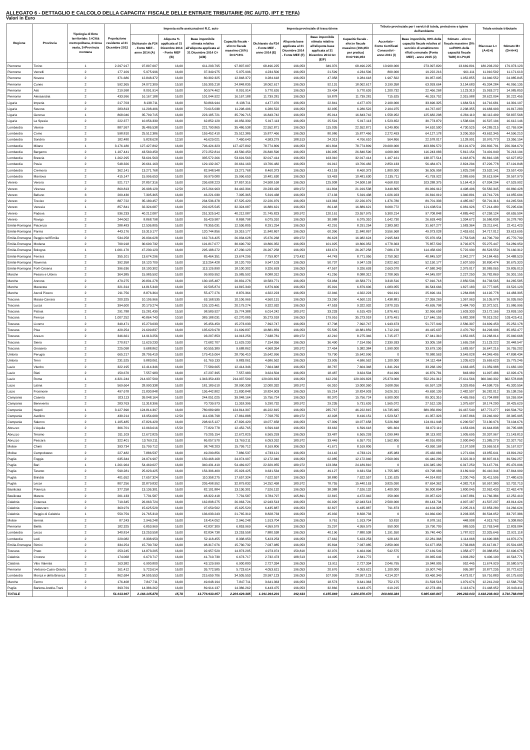ALLEGATO 6 - DETTAGLIO E CALCOLO DELLA CAPACITA' FISCALE DELLE ENTRATE TRIBUTARIE (RC AUTO, IPT E TEFA)
Valori in Euro
| Regione | Provincia | Tipologia di Ente territoriale: 1=Città metropolitana, 2=Area vasta, 3=Provincia montana | Popolazione residente al 31 Dicembre 2012 | Imposta sulle assicurazioni R.C. auto | | | | Imposta provinciale di trascrizione | | | | Tributo provinciale per i servizi di tutela, protezione e igiene dell'ambiente | | | Totale entrate tributarie | |
| --- | --- | --- | --- | --- | --- | --- | --- | --- | --- | --- | --- | --- | --- | --- | --- | --- |
| | | | | Dichiarato da F24 - Fonte MEF - anno 2014 (A) | Aliquota % applicata al 31 Dicembre 2014 - Fonte MEF (B) | Base imponibile stimata relativa all'aliquota applicata al 31 Dicembre 2014 C=(A/B) | Capacità fiscale - sforzo fiscale massimo (16%) D=C*16% | Dichiarato da F24 - Fonte MEF - anno 2014 (E) | Aliquota base applicata al 31 Dicembre 2014 - Fonte MEF (F) | Base imponibile stimata relativa all'aliquota base applicata al 31 Dicembre 2014 G=(E/F) | Capacità fiscale - sforzo fiscale massimo (196,053 per pratica) H=G*196,053 | Accertato - Fonte Certificati Consuntivi - anno 2011 (I) | Base imponibile, 80% della capacità fiscale relativa al servizio di smaltimento rifiuti comunale (Fonte MEF) - anno 2015 (J) | Stimato - sforzo fiscale massimo (5% sull'80% della capacità fiscale TARI) K=J*0,05 | Riscosso L=(A+E+I) | Stimato M=(D+H+K) |
| Piemonte | Torino | 1 | 2.297.917 | 97.807.007 | 16,00 | 611.293.795 | 97.807.007 | 68.496.225 | 196,053 | 349.376 | 68.496.225 | 13.900.000 | 273.397.820 | 13.669.891 | 180.203.232 | 179.973.123 |
| Piemonte | Vercelli | 2 | 177.109 | 5.975.996 | 16,00 | 37.349.975 | 5.975.996 | 4.234.506 | 196,053 | 21.599 | 4.234.506 | 800.000 | 19.222.216 | 961.111 | 11.010.502 | 11.171.613 |
| Piemonte | Novara | 2 | 371.686 | 12.848.372 | 16,00 | 80.302.325 | 12.848.372 | 9.284.618 | 196,053 | 47.358 | 9.284.618 | 1.907.562 | 39.057.095 | 1.952.855 | 24.040.552 | 24.085.845 |
| Piemonte | Cuneo | 2 | 592.365 | 24.072.309 | 15,50 | 155.305.218 | 24.848.835 | 18.062.617 | 196,053 | 92.131 | 18.062.617 | 3.199.358 | 63.093.664 | 3.154.683 | 45.334.284 | 46.066.135 |
| Piemonte | Asti | 2 | 219.998 | 8.091.914 | 16,00 | 50.574.462 | 8.091.914 | 5.770.626 | 196,053 | 29.434 | 5.770.626 | 1.200.732 | 22.466.268 | 1.123.313 | 15.063.272 | 14.985.853 |
| Piemonte | Alessandria | 2 | 433.996 | 16.167.188 | 16,00 | 101.044.922 | 16.167.188 | 11.739.281 | 196,053 | 59.878 | 11.739.281 | 715.625 | 46.319.752 | 2.315.988 | 28.622.094 | 30.222.456 |
| Liguria | Imperia | 2 | 217.703 | 8.138.711 | 16,00 | 50.866.944 | 8.138.711 | 4.477.970 | 196,053 | 22.841 | 4.477.970 | 2.100.000 | 33.690.325 | 1.684.516 | 14.716.681 | 14.301.197 |
| Liguria | Savona | 2 | 283.813 | 11.298.406 | 16,00 | 70.615.038 | 11.298.406 | 6.280.522 | 196,053 | 32.035 | 6.280.522 | 2.104.975 | 44.767.097 | 2.238.355 | 19.683.903 | 19.817.283 |
| Liguria | Genova | 1 | 868.046 | 35.709.715 | 16,00 | 223.185.721 | 35.709.715 | 16.843.742 | 196,053 | 85.914 | 16.843.742 | 1.558.952 | 125.682.208 | 6.284.110 | 60.112.409 | 58.837.568 |
| Liguria | La Spezia | 2 | 222.377 | 10.056.339 | 16,00 | 62.852.120 | 10.056.339 | 5.017.113 | 196,053 | 25.591 | 5.017.113 | 1.523.652 | 30.773.879 | 1.538.694 | 16.597.104 | 16.612.146 |
| Lombardia | Varese | 2 | 887.997 | 35.486.538 | 16,00 | 221.790.865 | 35.486.538 | 22.552.871 | 196,053 | 115.035 | 22.552.871 | 6.249.806 | 94.610.500 | 4.730.525 | 64.289.215 | 62.769.934 |
| Lombardia | Como | 2 | 598.810 | 25.512.386 | 16,00 | 159.452.410 | 25.512.386 | 15.877.466 | 196,053 | 80.986 | 15.877.466 | 2.272.493 | 64.127.178 | 3.206.359 | 43.662.345 | 44.596.210 |
| Lombardia | Sondrio | 3 | 182.480 | 5.828.628 | 12,50 | 46.629.021 | 7.460.643 | 4.583.279 | 188,513 | 24.313 | 4.766.610 | 564.866 | 22.578.017 | 1.128.901 | 10.976.773 | 13.356.154 |
| Lombardia | Milano | 1 | 3.176.180 | 127.427.892 | 16,00 | 796.424.323 | 127.427.892 | 78.774.809 | 196,053 | 401.804 | 78.774.809 | 20.600.000 | 403.839.572 | 20.191.979 | 226.802.701 | 226.394.679 |
| Lombardia | Bergamo | 2 | 1.107.441 | 43.560.450 | 16,00 | 272.252.814 | 43.560.450 | 26.840.590 | 196,053 | 136.905 | 26.840.590 | 4.000.000 | 116.243.083 | 5.812.154 | 74.401.040 | 76.213.194 |
| Lombardia | Brescia | 2 | 1.262.295 | 53.691.563 | 16,00 | 335.572.266 | 53.691.563 | 32.017.414 | 196,053 | 163.310 | 32.017.414 | 1.107.161 | 138.377.514 | 6.918.876 | 86.816.138 | 92.627.852 |
| Lombardia | Pavia | 2 | 548.326 | 20.661.163 | 16,00 | 129.132.267 | 20.661.163 | 13.706.482 | 196,053 | 69.912 | 13.706.482 | 2.859.133 | 56.484.071 | 2.824.204 | 37.226.778 | 37.191.848 |
| Lombardia | Cremona | 2 | 362.141 | 13.271.768 | 16,00 | 82.948.548 | 13.271.768 | 8.460.373 | 196,053 | 43.153 | 8.460.373 | 1.800.000 | 36.505.958 | 1.825.298 | 23.532.141 | 23.557.439 |
| Lombardia | Mantova | 2 | 415.147 | 15.996.653 | 16,00 | 99.979.080 | 15.996.653 | 10.481.630 | 196,053 | 53.463 | 10.481.630 | 2.135.711 | 41.793.922 | 2.089.696 | 28.613.994 | 28.567.979 |
| Veneto | Verona | 2 | 921.717 | 37.857.316 | 16,00 | 236.608.223 | 37.857.316 | 24.508.168 | 196,053 | 125.008 | 24.508.168 | 4.668.810 | 103.288.375 | 5.164.419 | 67.034.294 | 67.529.902 |
| Veneto | Vicenza | 2 | 869.813 | 26.908.120 | 12,50 | 215.264.963 | 34.442.394 | 20.233.420 | 180,972 | 111.804 | 21.919.538 | 3.440.805 | 89.969.912 | 4.498.496 | 50.582.345 | 60.860.428 |
| Veneto | Belluno | 3 | 209.430 | 7.395.365 | 16,00 | 46.221.030 | 7.395.365 | 5.319.438 | 196,053 | 27.133 | 5.319.438 | 1.026.923 | 26.816.019 | 1.340.801 | 13.741.726 | 14.055.604 |
| Veneto | Treviso | 2 | 887.722 | 35.180.457 | 15,00 | 234.536.378 | 37.525.420 | 22.226.079 | 196,053 | 113.363 | 22.226.079 | 1.376.780 | 89.701.333 | 4.485.067 | 58.791.316 | 64.245.566 |
| Veneto | Venezia | 1 | 857.841 | 32.324.087 | 16,00 | 202.025.545 | 32.324.087 | 16.889.621 | 196,053 | 86.148 | 16.889.621 | 8.000.772 | 121.638.511 | 6.081.926 | 57.214.480 | 55.295.634 |
| Veneto | Padova | 2 | 936.233 | 40.212.087 | 16,00 | 251.325.542 | 40.212.087 | 21.745.823 | 180,972 | 120.161 | 23.557.975 | 5.300.214 | 97.708.848 | 4.885.442 | 67.258.124 | 68.655.504 |
| Veneto | Rovigo | 2 | 244.062 | 8.868.798 | 16,00 | 55.429.987 | 8.868.798 | 6.075.310 | 196,053 | 30.988 | 6.075.310 | 1.642.730 | 26.693.443 | 1.334.672 | 16.586.838 | 16.278.780 |
| Emilia-Romagna | Piacenza | 2 | 288.483 | 12.536.805 | 16,00 | 78.355.031 | 12.536.805 | 8.291.254 | 196,053 | 42.291 | 8.291.254 | 2.383.582 | 31.667.277 | 1.583.364 | 23.211.641 | 22.411.423 |
| Emilia-Romagna | Parma | 2 | 443.176 | 19.319.177 | 16,00 | 120.744.856 | 19.319.177 | 11.840.867 | 196,053 | 60.396 | 11.840.867 | 3.556.968 | 49.073.028 | 2.453.651 | 34.717.012 | 33.613.695 |
| Emilia-Romagna | Reggio nell'Emilia | 2 | 534.258 | 26.034.628 | 16,00 | 162.716.425 | 26.034.628 | 15.676.268 | 180,972 | 86.623 | 16.982.624 | 2.995.843 | 55.070.954 | 2.753.548 | 44.706.739 | 45.770.799 |
| Emilia-Romagna | Modena | 2 | 700.918 | 30.690.732 | 16,00 | 191.817.077 | 30.690.732 | 19.806.352 | 196,053 | 101.025 | 19.806.352 | 4.778.363 | 75.857.502 | 3.792.875 | 55.275.447 | 54.289.959 |
| Emilia-Romagna | Bologna | 1 | 1.001.170 | 47.230.123 | 16,00 | 295.188.272 | 47.230.123 | 26.207.258 | 196,053 | 133.674 | 26.207.258 | 7.086.178 | 114.458.602 | 5.722.930 | 80.523.559 | 79.160.312 |
| Emilia-Romagna | Ferrara | 2 | 355.101 | 13.674.296 | 16,00 | 85.464.351 | 13.674.296 | 7.759.807 | 173,432 | 44.743 | 8.771.956 | 2.750.362 | 40.845.537 | 2.042.277 | 24.184.465 | 24.488.529 |
| Emilia-Romagna | Ravenna | 2 | 392.358 | 18.120.709 | 16,00 | 113.254.428 | 18.120.709 | 9.947.103 | 196,053 | 50.737 | 9.947.103 | 2.822.662 | 52.150.177 | 2.607.509 | 30.890.474 | 30.675.320 |
| Emilia-Romagna | Forlì-Cesena | 2 | 396.636 | 18.100.302 | 16,00 | 113.126.890 | 18.100.302 | 9.326.693 | 196,053 | 47.567 | 9.326.693 | 2.663.070 | 47.580.343 | 2.379.017 | 30.089.065 | 29.805.013 |
| Marche | Pesaro e Urbino | 2 | 364.385 | 15.985.592 | 16,00 | 99.909.952 | 15.985.592 | 8.088.312 | 196,053 | 41.256 | 8.088.312 | 2.708.965 | 44.545.007 | 2.227.250 | 26.782.869 | 26.301.155 |
| Marche | Ancona | 2 | 479.275 | 20.831.278 | 16,00 | 130.195.487 | 20.831.278 | 10.583.771 | 196,053 | 53.984 | 10.583.771 | 3.318.516 | 57.010.718 | 2.850.536 | 34.733.565 | 34.265.585 |
| Marche | Macerata | 2 | 321.314 | 14.815.340 | 16,00 | 92.595.874 | 14.815.340 | 6.879.606 | 196,053 | 35.091 | 6.879.606 | 1.083.055 | 36.543.666 | 1.827.183 | 22.777.995 | 23.522.123 |
| Marche | Ascoli Piceno | 2 | 211.756 | 8.876.364 | 16,00 | 55.477.276 | 8.876.364 | 4.322.223 | 196,053 | 22.046 | 4.322.223 | 994.191 | 25.696.161 | 1.284.808 | 14.192.778 | 14.483.395 |
| Toscana | Massa-Carrara | 2 | 200.325 | 10.106.966 | 16,00 | 63.168.535 | 10.106.966 | 4.560.131 | 196,053 | 23.260 | 4.560.131 | 1.438.881 | 27.359.269 | 1.367.963 | 16.105.978 | 16.035.060 |
| Toscana | Lucca | 2 | 394.600 | 20.179.274 | 16,00 | 126.120.461 | 20.179.274 | 9.322.932 | 196,053 | 47.553 | 9.322.932 | 2.870.315 | 49.695.798 | 2.484.790 | 32.372.521 | 31.986.996 |
| Toscana | Pistoia | 2 | 291.788 | 15.281.439 | 15,50 | 98.589.927 | 15.774.388 | 6.014.242 | 180,972 | 33.233 | 6.515.429 | 1.876.491 | 32.066.658 | 1.603.333 | 23.172.166 | 23.893.150 |
| Toscana | Firenze | 1 | 1.007.252 | 40.864.743 | 10,50 | 389.188.031 | 62.270.085 | 35.273.018 | 196,053 | 179.916 | 35.273.018 | 1.875.491 | 117.646.155 | 5.882.308 | 78.013.252 | 103.425.411 |
| Toscana | Livorno | 2 | 340.471 | 15.273.033 | 16,00 | 95.456.459 | 15.273.033 | 7.392.747 | 196,053 | 37.708 | 7.392.747 | 1.943.673 | 51.727.949 | 2.586.397 | 24.609.453 | 25.252.178 |
| Toscana | Pisa | 2 | 420.254 | 21.699.837 | 16,00 | 135.623.978 | 21.699.837 | 10.881.859 | 196,053 | 55.505 | 10.881.859 | 1.712.210 | 49.415.637 | 2.470.782 | 34.293.906 | 35.052.477 |
| Toscana | Arezzo | 2 | 346.661 | 14.913.256 | 16,00 | 93.207.853 | 14.913.256 | 7.638.781 | 180,972 | 42.210 | 8.275.346 | 1.715.977 | 37.041.310 | 1.852.065 | 24.268.014 | 25.040.668 |
| Toscana | Siena | 2 | 270.817 | 11.629.233 | 16,00 | 72.682.707 | 11.629.233 | 7.154.056 | 196,053 | 36.490 | 7.154.056 | 2.339.933 | 33.305.158 | 1.665.258 | 21.123.222 | 20.448.547 |
| Toscana | Grosseto | 2 | 225.098 | 9.688.862 | 16,00 | 60.555.389 | 9.688.862 | 4.968.354 | 180,972 | 27.454 | 5.382.384 | 1.990.000 | 33.679.136 | 1.683.957 | 16.647.216 | 16.755.202 |
| Umbria | Perugia | 2 | 665.217 | 28.706.410 | 16,00 | 179.415.064 | 28.706.410 | 15.642.996 | 196,053 | 79.790 | 15.642.996 | 0 | 70.980.563 | 3.549.028 | 44.349.406 | 47.898.434 |
| Umbria | Terni | 2 | 231.525 | 9.883.061 | 16,00 | 61.769.133 | 9.883.061 | 4.686.562 | 196,053 | 23.905 | 4.686.562 | 1.100.000 | 24.112.464 | 1.205.623 | 15.669.623 | 15.775.246 |
| Lazio | Viterbo | 2 | 322.195 | 12.414.346 | 16,00 | 77.589.665 | 12.414.346 | 7.604.348 | 196,053 | 38.787 | 7.604.348 | 1.341.294 | 33.268.109 | 1.663.405 | 21.359.988 | 21.682.100 |
| Lazio | Rieti | 2 | 159.670 | 7.557.983 | 16,00 | 47.237.395 | 7.557.983 | 3.624.504 | 196,053 | 18.487 | 3.624.504 | 814.999 | 16.879.781 | 843.989 | 11.997.486 | 12.026.476 |
| Lazio | Roma | 1 | 4.321.244 | 214.937.509 | 16,00 | 1.343.359.433 | 214.937.509 | 120.029.823 | 196,053 | 612.232 | 120.029.823 | 25.373.000 | 552.231.312 | 27.611.566 | 360.340.332 | 362.578.898 |
| Lazio | Latina | 2 | 569.664 | 28.990.338 | 16,00 | 181.189.610 | 28.990.338 | 12.000.332 | 180,972 | 66.310 | 13.000.360 | 3.608.056 | 66.597.128 | 3.329.856 | 44.598.726 | 45.320.554 |
| Lazio | Frosinone | 2 | 497.678 | 21.830.848 | 16,00 | 136.442.802 | 21.830.848 | 10.824.903 | 196,053 | 55.214 | 10.824.903 | 3.626.261 | 49.650.139 | 2.482.507 | 36.282.012 | 35.138.256 |
| Campania | Caserta | 2 | 923.113 | 39.048.164 | 16,00 | 244.051.025 | 39.048.164 | 15.756.724 | 196,053 | 80.370 | 15.756.724 | 6.900.000 | 89.301.316 | 4.465.066 | 61.704.888 | 59.269.954 |
| Campania | Benevento | 2 | 283.763 | 11.318.396 | 16,00 | 70.739.973 | 11.318.396 | 5.290.732 | 180,972 | 29.235 | 5.731.626 | 1.565.072 | 27.512.135 | 1.375.607 | 18.174.200 | 18.425.629 |
| Campania | Napoli | 1 | 3.127.390 | 124.814.397 | 16,00 | 780.089.980 | 124.814.397 | 46.222.815 | 196,053 | 235.767 | 46.222.815 | 16.735.065 | 389.350.809 | 19.467.540 | 187.772.277 | 190.504.752 |
| Campania | Avellino | 2 | 430.214 | 13.954.600 | 12,50 | 111.636.798 | 17.861.888 | 7.768.755 | 180,972 | 42.928 | 8.416.151 | 1.523.547 | 41.357.323 | 2.067.866 | 23.246.902 | 28.345.905 |
| Campania | Salerno | 2 | 1.105.485 | 47.826.420 | 16,00 | 298.915.127 | 47.826.420 | 19.077.658 | 196,053 | 97.309 | 19.077.658 | 5.226.898 | 124.011.948 | 6.200.597 | 72.130.976 | 73.104.676 |
| Abruzzo | L'Aquila | 2 | 306.701 | 12.063.616 | 15,50 | 77.829.778 | 12.452.765 | 6.599.618 | 196,053 | 33.662 | 6.599.618 | 981.604 | 33.072.119 | 1.653.606 | 19.644.838 | 20.705.988 |
| Abruzzo | Teramo | 2 | 311.103 | 12.672.825 | 16,00 | 79.205.154 | 12.672.825 | 6.565.293 | 196,053 | 33.487 | 6.565.293 | 1.099.849 | 38.113.902 | 1.905.695 | 20.337.967 | 21.143.813 |
| Abruzzo | Pescara | 2 | 322.401 | 13.769.211 | 16,00 | 86.057.570 | 13.769.211 | 6.053.262 | 180,972 | 33.449 | 6.557.701 | 1.562.806 | 40.016.809 | 2.000.840 | 21.385.279 | 22.327.752 |
| Molise | Chieti | 2 | 393.734 | 15.799.712 | 16,00 | 98.748.203 | 15.799.712 | 8.169.806 | 196,053 | 41.671 | 8.169.806 | 0 | 43.950.168 | 2.197.508 | 23.969.518 | 26.167.027 |
| Molise | Campobasso | 2 | 227.482 | 7.886.537 | 16,00 | 49.290.856 | 7.886.537 | 4.733.121 | 196,053 | 24.142 | 4.733.121 | 435.983 | 25.432.083 | 1.271.604 | 13.055.641 | 13.891.262 |
| Puglia | Foggia | 2 | 635.344 | 24.074.907 | 16,00 | 150.468.168 | 24.074.907 | 12.172.040 | 196,053 | 62.085 | 12.172.040 | 2.560.069 | 66.446.209 | 3.322.310 | 38.807.016 | 39.569.257 |
| Puglia | Bari | 1 | 1.261.964 | 54.469.027 | 16,00 | 340.431.419 | 54.469.027 | 22.329.055 | 180,972 | 123.384 | 24.189.810 | 0 | 126.345.189 | 6.317.259 | 79.147.701 | 85.476.096 |
| Puglia | Taranto | 2 | 590.281 | 25.023.425 | 16,00 | 156.396.409 | 25.023.425 | 9.631.534 | 196,053 | 49.127 | 9.631.534 | 1.755.385 | 63.798.983 | 3.189.949 | 36.410.344 | 37.844.909 |
| Puglia | Brindisi | 2 | 401.652 | 17.657.324 | 16,00 | 110.358.275 | 17.657.324 | 7.622.557 | 196,053 | 38.880 | 7.622.557 | 1.131.625 | 44.014.892 | 2.200.745 | 26.411.506 | 27.480.626 |
| Puglia | Lecce | 2 | 807.256 | 32.879.832 | 16,00 | 205.498.952 | 32.879.832 | 14.252.458 | 180,972 | 78.755 | 15.440.163 | 3.825.090 | 87.654.362 | 4.382.718 | 50.957.380 | 52.702.713 |
| Basilicata | Potenza | 2 | 377.258 | 13.136.301 | 16,00 | 82.101.884 | 13.136.301 | 7.526.132 | 196,053 | 38.388 | 7.526.132 | 1.400.000 | 36.000.894 | 1.800.045 | 22.062.433 | 22.462.478 |
| Basilicata | Matera | 2 | 201.133 | 7.731.587 | 16,00 | 48.322.418 | 7.731.587 | 3.784.797 | 165,891 | 22.815 | 4.472.942 | 250.000 | 20.957.622 | 1.047.881 | 11.766.384 | 12.252.410 |
| Calabria | Cosenza | 2 | 719.345 | 26.063.724 | 16,00 | 162.898.275 | 26.063.724 | 12.943.513 | 196,053 | 66.020 | 12.943.513 | 2.500.000 | 80.143.734 | 4.007.187 | 41.507.237 | 43.014.424 |
| Calabria | Catanzaro | 2 | 363.979 | 15.625.520 | 16,00 | 97.659.502 | 15.625.520 | 6.435.887 | 196,053 | 32.827 | 6.435.887 | 791.873 | 44.104.328 | 2.205.216 | 22.853.280 | 24.266.624 |
| Calabria | Reggio di Calabria | 1 | 559.759 | 21.765.319 | 16,00 | 136.033.243 | 21.765.319 | 8.828.733 | 196,053 | 45.032 | 8.828.733 | 0 | 64.066.690 | 3.203.335 | 30.594.052 | 33.797.386 |
| Molise | Isernia | 2 | 87.243 | 2.946.248 | 16,00 | 18.414.052 | 2.946.248 | 1.913.704 | 196,053 | 9.761 | 1.913.704 | 53.810 | 8.978.161 | 448.908 | 4.913.762 | 5.308.860 |
| Piemonte | Biella | 2 | 182.325 | 6.853.969 | 16,00 | 42.837.309 | 6.853.969 | 4.959.579 | 196,053 | 25.297 | 4.959.579 | 950.000 | 19.790.709 | 989.535 | 12.763.548 | 12.803.084 |
| Lombardia | Lecco | 2 | 340.814 | 13.253.558 | 16,00 | 82.834.738 | 13.253.558 | 7.880.538 | 196,053 | 40.196 | 7.880.538 | 1.191.550 | 35.740.440 | 1.787.022 | 22.325.646 | 22.921.118 |
| Lombardia | Lodi | 2 | 229.082 | 8.338.953 | 16,00 | 52.118.455 | 8.338.953 | 5.423.253 | 196,053 | 27.662 | 5.423.253 | 928.182 | 22.281.368 | 1.114.068 | 14.690.388 | 14.876.274 |
| Emilia-Romagna | Rimini | 2 | 334.254 | 15.730.732 | 16,00 | 98.317.076 | 15.730.732 | 7.037.085 | 196,053 | 35.894 | 7.037.085 | 2.850.000 | 54.677.358 | 2.733.868 | 25.617.817 | 25.501.685 |
| Toscana | Prato | 2 | 253.245 | 14.873.205 | 16,00 | 92.957.529 | 14.873.205 | 4.973.074 | 150,810 | 32.976 | 6.464.996 | 542.575 | 27.169.549 | 1.358.477 | 20.388.854 | 22.696.678 |
| Calabria | Crotone | 2 | 174.068 | 6.673.717 | 16,00 | 41.710.730 | 6.673.717 | 2.732.473 | 188,513 | 14.495 | 2.841.772 | 0 | 20.065.646 | 1.003.282 | 9.406.190 | 10.518.771 |
| Calabria | Vibo Valentia | 2 | 163.382 | 6.900.800 | 16,00 | 43.129.999 | 6.900.800 | 2.727.334 | 196,053 | 13.911 | 2.727.334 | 2.046.795 | 19.048.905 | 952.445 | 11.674.929 | 10.580.579 |
| Piemonte | Verbano-Cusio-Ossola | 3 | 161.412 | 5.723.614 | 16,00 | 35.772.585 | 5.723.614 | 4.053.621 | 196,053 | 20.676 | 4.053.621 | 1.100.000 | 19.907.749 | 995.387 | 10.877.235 | 10.772.622 |
| Lombardia | Monza e della Brianza | 2 | 862.684 | 34.505.553 | 16,00 | 215.659.706 | 34.505.553 | 20.997.123 | 196,053 | 107.099 | 20.997.123 | 4.214.207 | 93.460.349 | 4.673.017 | 59.716.883 | 60.175.693 |
| Marche | Fermo | 2 | 176.408 | 7.847.711 | 16,00 | 49.048.194 | 7.847.711 | 3.641.363 | 196,053 | 18.573 | 3.641.363 | 752.175 | 21.593.518 | 1.079.676 | 12.241.249 | 12.568.750 |
| Puglia | Barletta-Andria-Trani | 2 | 393.769 | 14.386.262 | 16,00 | 89.914.137 | 14.386.262 | 6.443.475 | 196,053 | 32.866 | 6.443.475 | 619.215 | 42.273.481 | 2.113.674 | 21.448.952 | 22.943.411 |
| TOTALE | | | 51.613.967 | 2.166.145.878 | 15,78 | 13.776.933.657 | 2.204.629.385 | 1.191.394.201 | 192,633 | 6.155.869 | 1.206.876.670 | 260.668.384 | 5.985.640.867 | 299.282.043 | 3.618.208.463 | 3.710.788.099 |